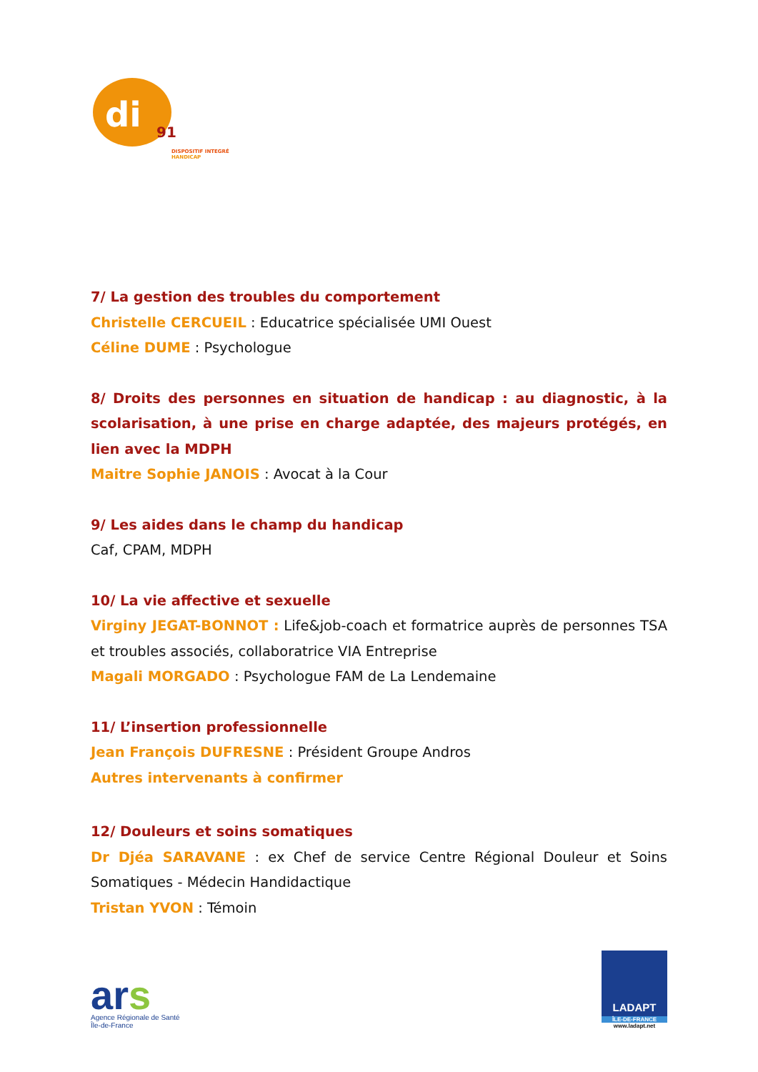di
91
DISPOSITIF INTEGRÉ
HANDICAP
7/ La gestion des troubles du comportement
Christelle CERCUEIL : Educatrice spécialisée UMI Ouest
Céline DUME : Psychologue
8/ Droits des personnes en situation de handicap : au diagnostic, à la scolarisation, à une prise en charge adaptée, des majeurs protégés, en lien avec la MDPH
Maitre Sophie JANOIS : Avocat à la Cour
9/ Les aides dans le champ du handicap
Caf, CPAM, MDPH
10/ La vie affective et sexuelle
Virginy JEGAT-BONNOT : Life&job-coach et formatrice auprès de personnes TSA et troubles associés, collaboratrice VIA Entreprise
Magali MORGADO : Psychologue FAM de La Lendemaine
11/ L’insertion professionnelle
Jean François DUFRESNE : Président Groupe Andros
Autres intervenants à confirmer
12/ Douleurs et soins somatiques
Dr Djéa SARAVANE : ex Chef de service Centre Régional Douleur et Soins Somatiques - Médecin Handidactique
Tristan YVON : Témoin
ars
Agence Régionale de Santé
Île-de-France
LADAPT
ÎLE-DE-FRANCE
www.ladapt.net